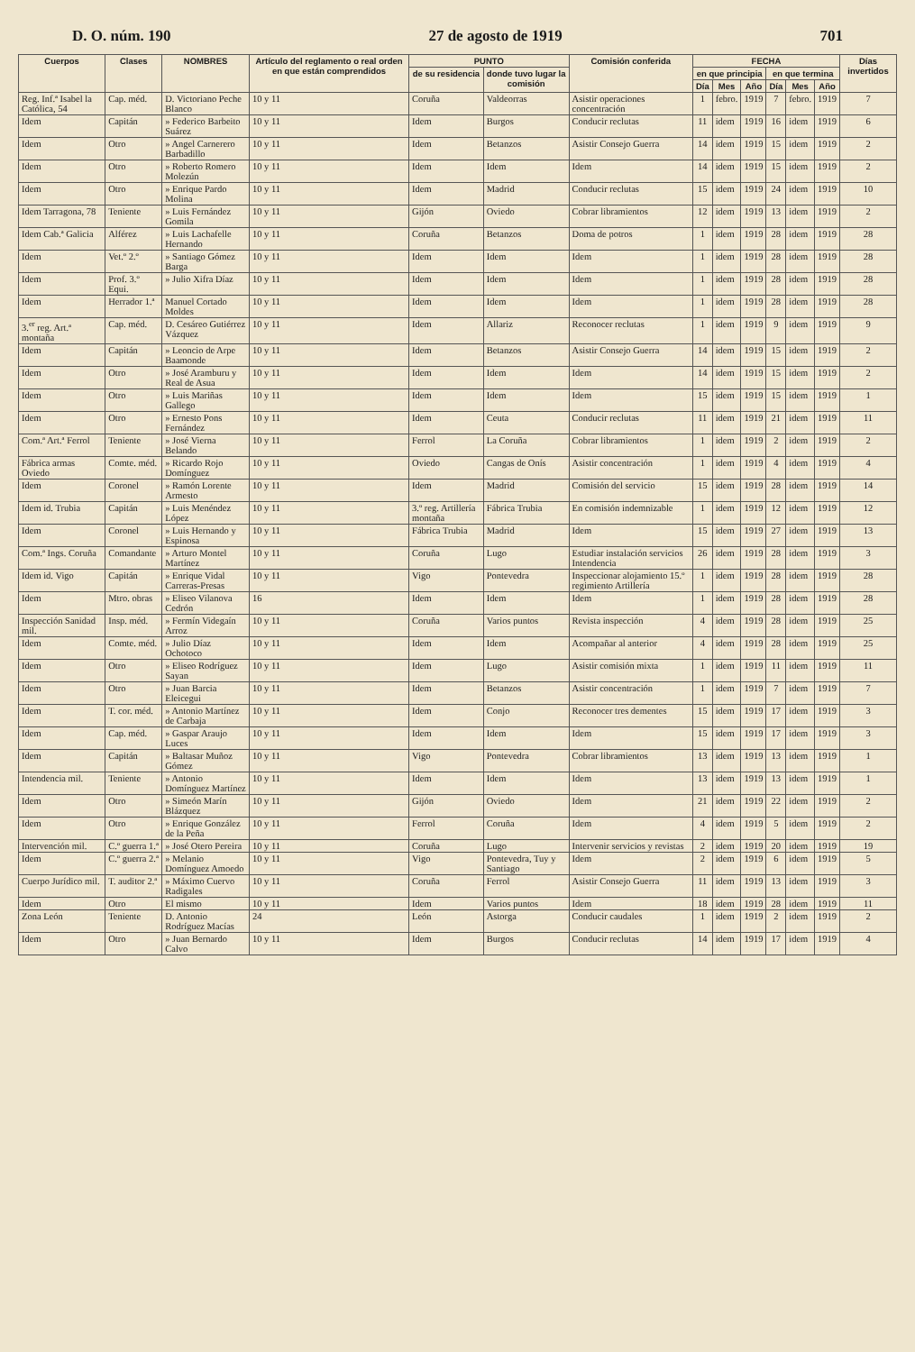D. O. núm. 190 27 de agosto de 1919 701
| Cuerpos | Clases | NOMBRES | Artículo del reglamento o real orden en que están comprendidos | PUNTO | | Comisión conferida | FECHA | | | | | | Días invertidos |
| --- | --- | --- | --- | --- | --- | --- | --- | --- | --- | --- | --- | --- | --- |
| | | | | de su residencia | donde tuvo lugar la comisión | | en que principia | | | en que termina | | | |
| | | | | | | | Día | Mes | Año | Día | Mes | Año | |
| Reg. Inf.ª Isabel la Católica, 54 | Cap. méd. | D. Victoriano Peche Blanco | 10 y 11 | Coruña | Valdeorras | Asistir operaciones concentración | 1 | febro. | 1919 | 7 | febro. | 1919 | 7 |
| Idem | Capitán | » Federico Barbeito Suárez | 10 y 11 | Idem | Burgos | Conducir reclutas | 11 | idem | 1919 | 16 | idem | 1919 | 6 |
| Idem | Otro | » Angel Carnerero Barbadillo | 10 y 11 | Idem | Betanzos | Asistir Consejo Guerra | 14 | idem | 1919 | 15 | idem | 1919 | 2 |
| Idem | Otro | » Roberto Romero Molezún | 10 y 11 | Idem | Idem | Idem | 14 | idem | 1919 | 15 | idem | 1919 | 2 |
| Idem | Otro | » Enrique Pardo Molina | 10 y 11 | Idem | Madrid | Conducir reclutas | 15 | idem | 1919 | 24 | idem | 1919 | 10 |
| Idem Tarragona, 78 | Teniente | » Luis Fernández Gomila | 10 y 11 | Gijón | Oviedo | Cobrar libramientos | 12 | idem | 1919 | 13 | idem | 1919 | 2 |
| Idem Cab.ª Galicia | Alférez | » Luis Lachafelle Hernando | 10 y 11 | Coruña | Betanzos | Doma de potros | 1 | idem | 1919 | 28 | idem | 1919 | 28 |
| Idem | Vet.º 2.º | » Santiago Gómez Barga | 10 y 11 | Idem | Idem | Idem | 1 | idem | 1919 | 28 | idem | 1919 | 28 |
| Idem | Prof. 3.º Equi. | » Julio Xifra Díaz | 10 y 11 | Idem | Idem | Idem | 1 | idem | 1919 | 28 | idem | 1919 | 28 |
| Idem | Herrador 1.ª | Manuel Cortado Moldes | 10 y 11 | Idem | Idem | Idem | 1 | idem | 1919 | 28 | idem | 1919 | 28 |
| 3.<sup>er</sup> reg. Art.ª montaña | Cap. méd. | D. Cesáreo Gutiérrez Vázquez | 10 y 11 | Idem | Allariz | Reconocer reclutas | 1 | idem | 1919 | 9 | idem | 1919 | 9 |
| Idem | Capitán | » Leoncio de Arpe Baamonde | 10 y 11 | Idem | Betanzos | Asistir Consejo Guerra | 14 | idem | 1919 | 15 | idem | 1919 | 2 |
| Idem | Otro | » José Aramburu y Real de Asua | 10 y 11 | Idem | Idem | Idem | 14 | idem | 1919 | 15 | idem | 1919 | 2 |
| Idem | Otro | » Luis Mariñas Gallego | 10 y 11 | Idem | Idem | Idem | 15 | idem | 1919 | 15 | idem | 1919 | 1 |
| Idem | Otro | » Ernesto Pons Fernández | 10 y 11 | Idem | Ceuta | Conducir reclutas | 11 | idem | 1919 | 21 | idem | 1919 | 11 |
| Com.ª Art.ª Ferrol | Teniente | » José Vierna Belando | 10 y 11 | Ferrol | La Coruña | Cobrar libramientos | 1 | idem | 1919 | 2 | idem | 1919 | 2 |
| Fábrica armas Oviedo | Comte. méd. | » Ricardo Rojo Domínguez | 10 y 11 | Oviedo | Cangas de Onís | Asistir concentración | 1 | idem | 1919 | 4 | idem | 1919 | 4 |
| Idem | Coronel | » Ramón Lorente Armesto | 10 y 11 | Idem | Madrid | Comisión del servicio | 15 | idem | 1919 | 28 | idem | 1919 | 14 |
| Idem id. Trubia | Capitán | » Luis Menéndez López | 10 y 11 | 3.º reg. Artillería montaña | Fábrica Trubia | En comisión indemnizable | 1 | idem | 1919 | 12 | idem | 1919 | 12 |
| Idem | Coronel | » Luis Hernando y Espinosa | 10 y 11 | Fábrica Trubia | Madrid | Idem | 15 | idem | 1919 | 27 | idem | 1919 | 13 |
| Com.ª Ings. Coruña | Comandante | » Arturo Montel Martínez | 10 y 11 | Coruña | Lugo | Estudiar instalación servicios Intendencia | 26 | idem | 1919 | 28 | idem | 1919 | 3 |
| Idem id. Vigo | Capitán | » Enrique Vidal Carreras-Presas | 10 y 11 | Vigo | Pontevedra | Inspeccionar alojamiento 15.º regimiento Artillería | 1 | idem | 1919 | 28 | idem | 1919 | 28 |
| Idem | Mtro. obras | » Eliseo Vilanova Cedrón | 16 | Idem | Idem | Idem | 1 | idem | 1919 | 28 | idem | 1919 | 28 |
| Inspección Sanidad mil. | Insp. méd. | » Fermín Videgaín Arroz | 10 y 11 | Coruña | Varios puntos | Revista inspección | 4 | idem | 1919 | 28 | idem | 1919 | 25 |
| Idem | Comte. méd. | » Julio Díaz Ochotoco | 10 y 11 | Idem | Idem | Acompañar al anterior | 4 | idem | 1919 | 28 | idem | 1919 | 25 |
| Idem | Otro | » Eliseo Rodríguez Sayan | 10 y 11 | Idem | Lugo | Asistir comisión mixta | 1 | idem | 1919 | 11 | idem | 1919 | 11 |
| Idem | Otro | » Juan Barcia Eleicegui | 10 y 11 | Idem | Betanzos | Asistir concentración | 1 | idem | 1919 | 7 | idem | 1919 | 7 |
| Idem | T. cor. méd. | » Antonio Martínez de Carbaja | 10 y 11 | Idem | Conjo | Reconocer tres dementes | 15 | idem | 1919 | 17 | idem | 1919 | 3 |
| Idem | Cap. méd. | » Gaspar Araujo Luces | 10 y 11 | Idem | Idem | Idem | 15 | idem | 1919 | 17 | idem | 1919 | 3 |
| Idem | Capitán | » Baltasar Muñoz Gómez | 10 y 11 | Vigo | Pontevedra | Cobrar libramientos | 13 | idem | 1919 | 13 | idem | 1919 | 1 |
| Intendencia mil. | Teniente | » Antonio Domínguez Martínez | 10 y 11 | Idem | Idem | Idem | 13 | idem | 1919 | 13 | idem | 1919 | 1 |
| Idem | Otro | » Simeón Marín Blázquez | 10 y 11 | Gijón | Oviedo | Idem | 21 | idem | 1919 | 22 | idem | 1919 | 2 |
| Idem | Otro | » Enrique González de la Peña | 10 y 11 | Ferrol | Coruña | Idem | 4 | idem | 1919 | 5 | idem | 1919 | 2 |
| Intervención mil. | C.º guerra 1.ª | » José Otero Pereira | 10 y 11 | Coruña | Lugo | Intervenir servicios y revistas | 2 | idem | 1919 | 20 | idem | 1919 | 19 |
| Idem | C.º guerra 2.ª | » Melanio Domínguez Amoedo | 10 y 11 | Vigo | Pontevedra, Tuy y Santiago | Idem | 2 | idem | 1919 | 6 | idem | 1919 | 5 |
| Cuerpo Jurídico mil. | T. auditor 2.ª | » Máximo Cuervo Radigales | 10 y 11 | Coruña | Ferrol | Asistir Consejo Guerra | 11 | idem | 1919 | 13 | idem | 1919 | 3 |
| Idem | Otro | El mismo | 10 y 11 | Idem | Varios puntos | Idem | 18 | idem | 1919 | 28 | idem | 1919 | 11 |
| Zona León | Teniente | D. Antonio Rodríguez Macías | 24 | León | Astorga | Conducir caudales | 1 | idem | 1919 | 2 | idem | 1919 | 2 |
| Idem | Otro | » Juan Bernardo Calvo | 10 y 11 | Idem | Burgos | Conducir reclutas | 14 | idem | 1919 | 17 | idem | 1919 | 4 |